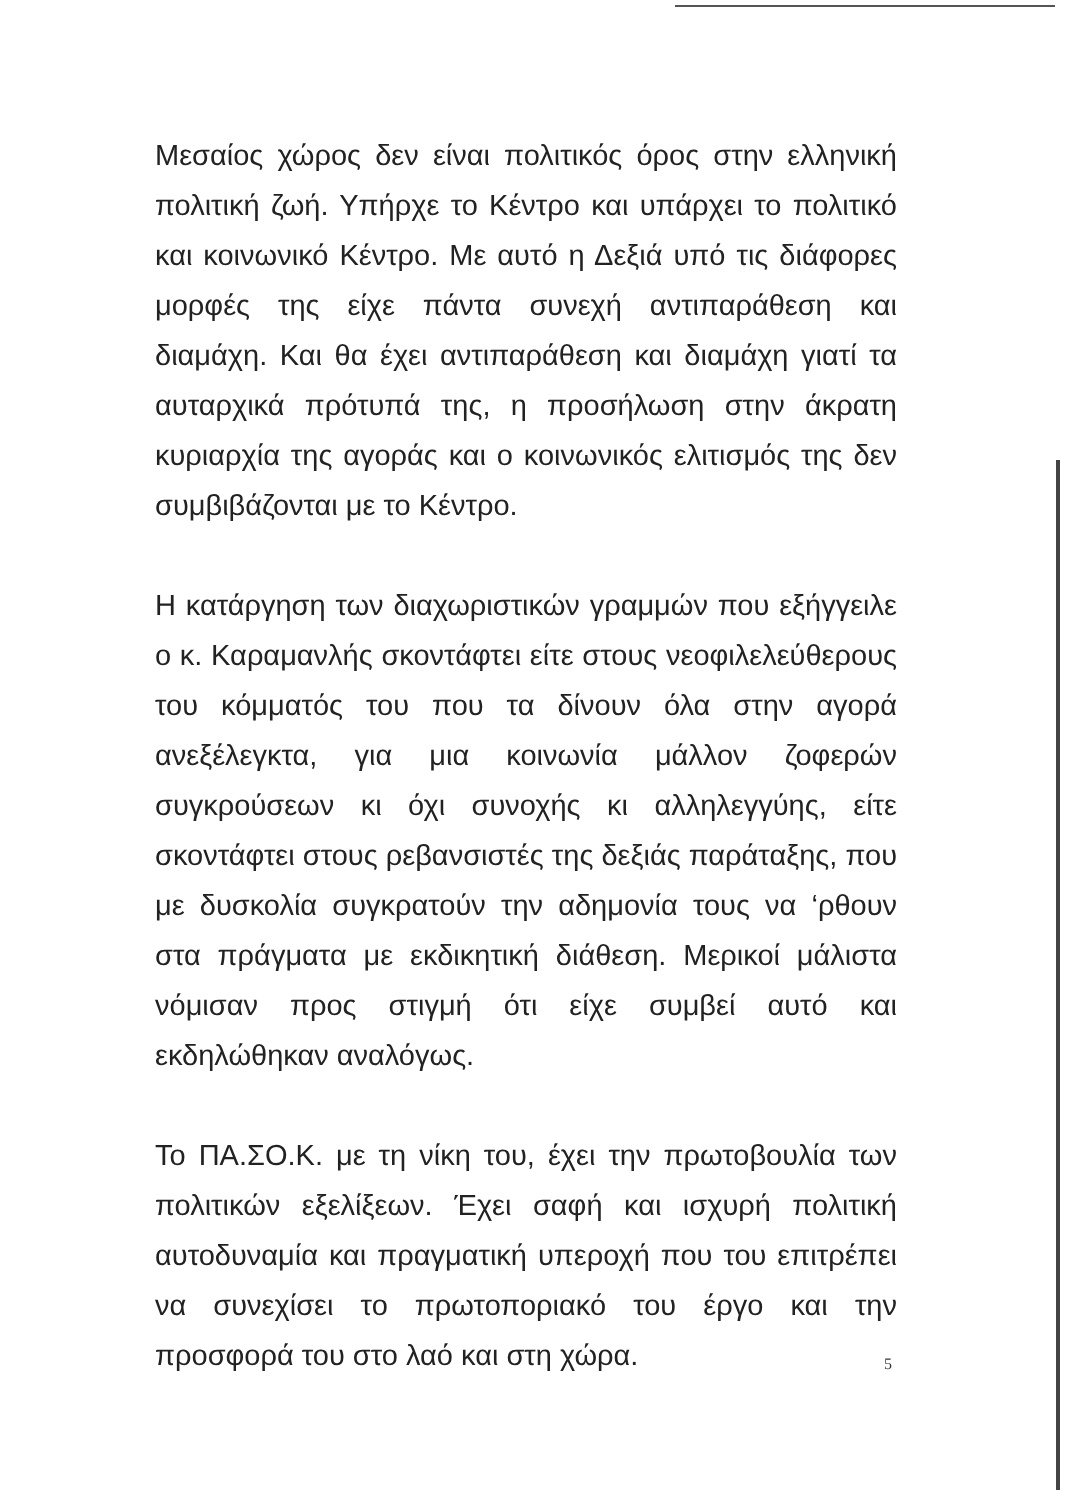Μεσαίος χώρος δεν είναι πολιτικός όρος στην ελληνική πολιτική ζωή. Υπήρχε το Κέντρο και υπάρχει το πολιτικό και κοινωνικό Κέντρο. Με αυτό η Δεξιά υπό τις διάφορες μορφές της είχε πάντα συνεχή αντιπαράθεση και διαμάχη. Και θα έχει αντιπαράθεση και διαμάχη γιατί τα αυταρχικά πρότυπά της, η προσήλωση στην άκρατη κυριαρχία της αγοράς και ο κοινωνικός ελιτισμός της δεν συμβιβάζονται με το Κέντρο.
Η κατάργηση των διαχωριστικών γραμμών που εξήγγειλε ο κ. Καραμανλής σκοντάφτει είτε στους νεοφιλελεύθερους του κόμματός του που τα δίνουν όλα στην αγορά ανεξέλεγκτα, για μια κοινωνία μάλλον ζοφερών συγκρούσεων κι όχι συνοχής κι αλληλεγγύης, είτε σκοντάφτει στους ρεβανσιστές της δεξιάς παράταξης, που με δυσκολία συγκρατούν την αδημονία τους να ‘ρθουν στα πράγματα με εκδικητική διάθεση. Μερικοί μάλιστα νόμισαν προς στιγμή ότι είχε συμβεί αυτό και εκδηλώθηκαν αναλόγως.
Το ΠΑ.ΣΟ.Κ. με τη νίκη του, έχει την πρωτοβουλία των πολιτικών εξελίξεων. Έχει σαφή και ισχυρή πολιτική αυτοδυναμία και πραγματική υπεροχή που του επιτρέπει να συνεχίσει το πρωτοποριακό του έργο και την προσφορά του στο λαό και στη χώρα.
5